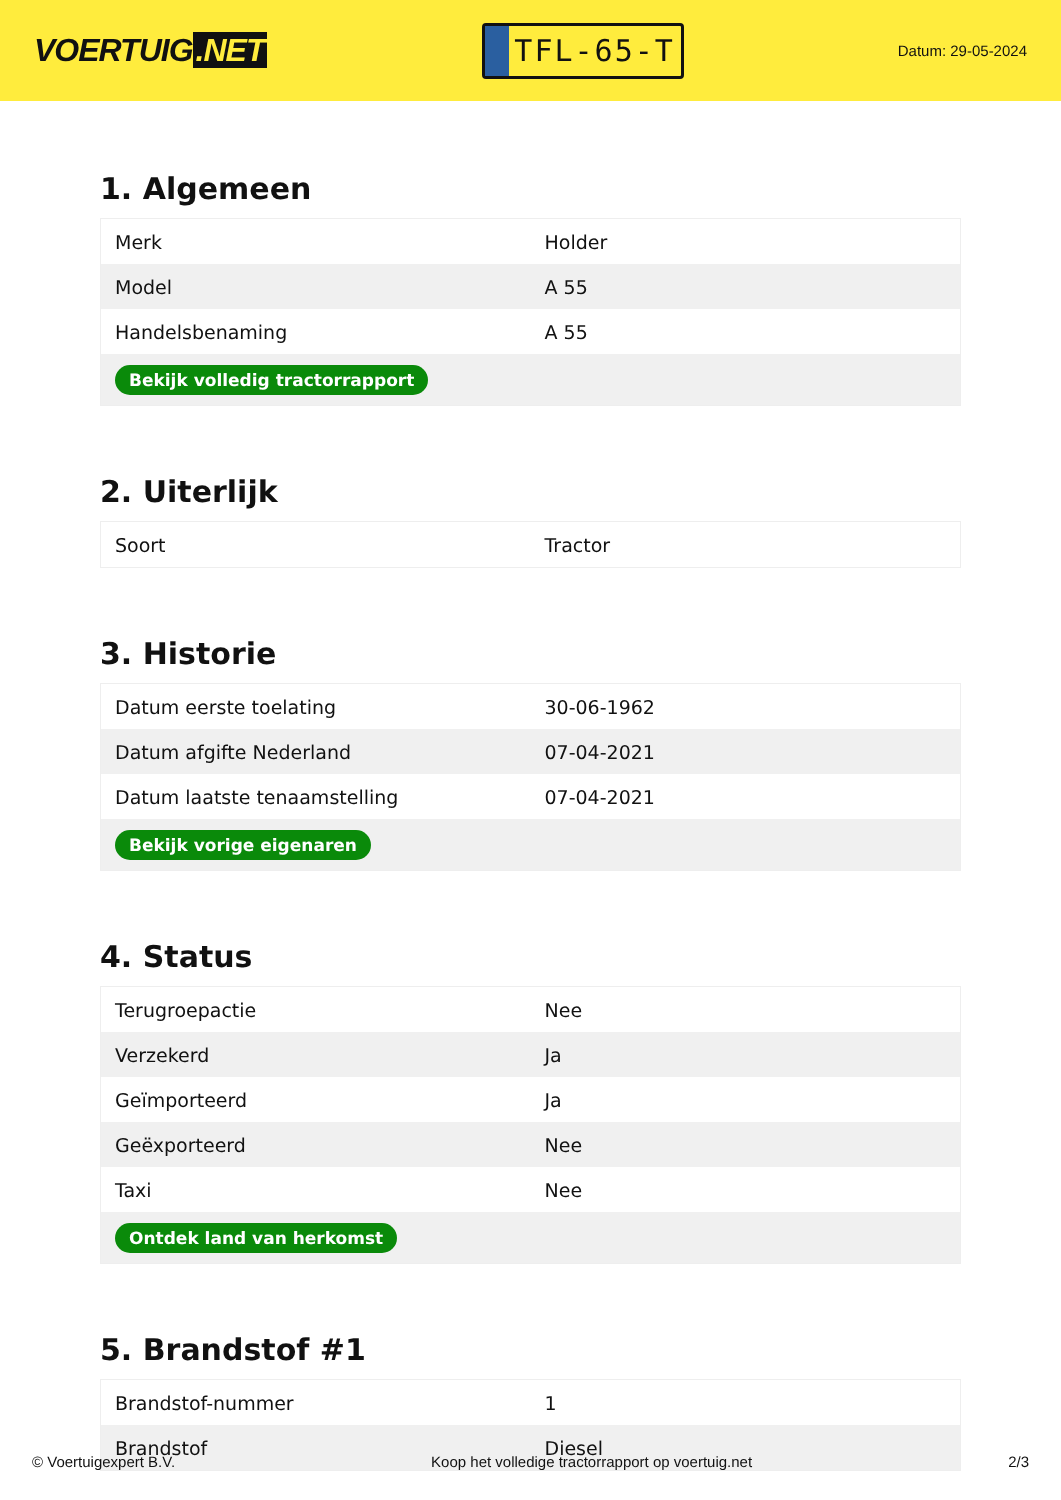VOERTUIG.NET
TFL-65-T
Datum: 29-05-2024
1. Algemeen
| Merk | Holder |
| Model | A 55 |
| Handelsbenaming | A 55 |
| Bekijk volledig tractorrapport | |
2. Uiterlijk
| Soort | Tractor |
3. Historie
| Datum eerste toelating | 30-06-1962 |
| Datum afgifte Nederland | 07-04-2021 |
| Datum laatste tenaamstelling | 07-04-2021 |
| Bekijk vorige eigenaren | |
4. Status
| Terugroepactie | Nee |
| Verzekerd | Ja |
| Geïmporteerd | Ja |
| Geëxporteerd | Nee |
| Taxi | Nee |
| Ontdek land van herkomst | |
5. Brandstof #1
| Brandstof-nummer | 1 |
| Brandstof | Diesel |
© Voertuigexpert B.V. Koop het volledige tractorrapport op voertuig.net 2/3